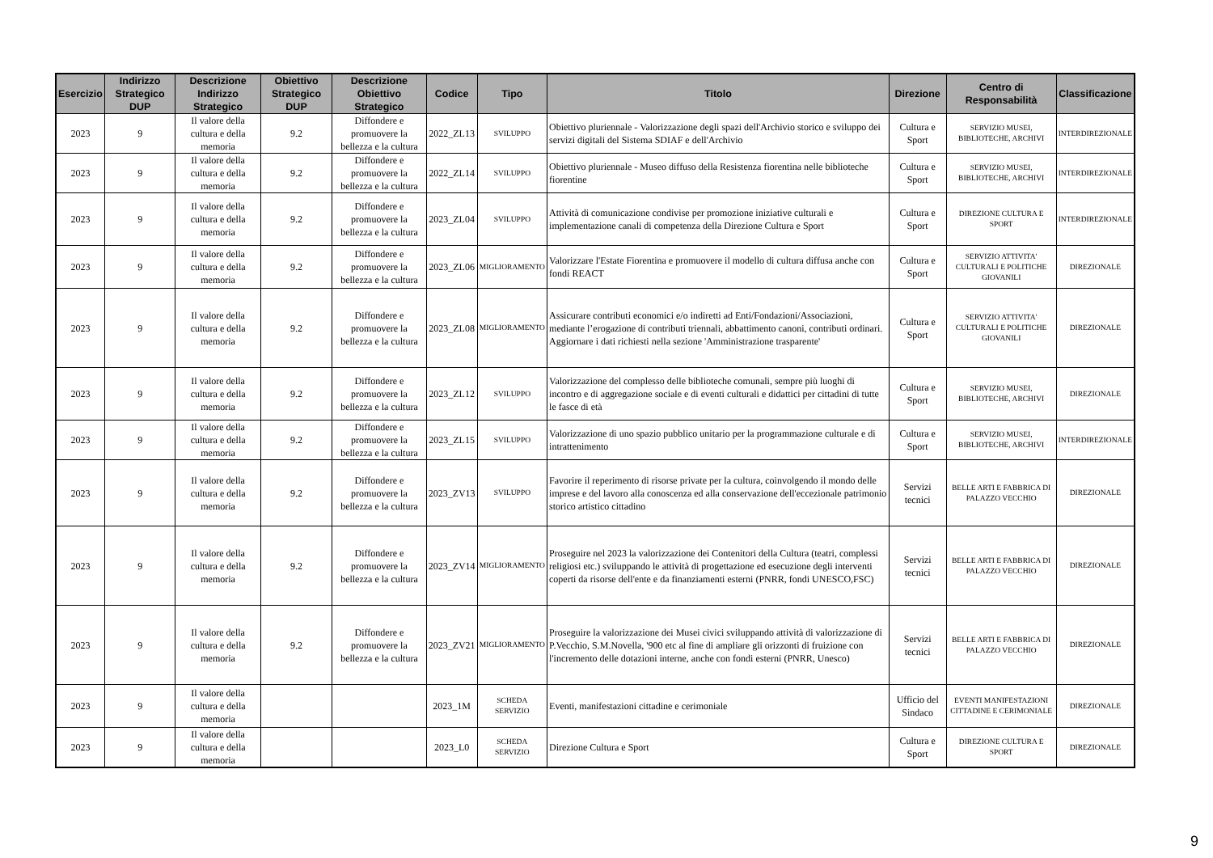| Esercizio | Indirizzo Strategico DUP | Descrizione Indirizzo Strategico | Obiettivo Strategico DUP | Descrizione Obiettivo Strategico | Codice | Tipo | Titolo | Direzione | Centro di Responsabilità | Classificazione |
| --- | --- | --- | --- | --- | --- | --- | --- | --- | --- | --- |
| 2023 | 9 | Il valore della cultura e della memoria | 9.2 | Diffondere e promuovere la bellezza e la cultura | 2022_ZL13 | SVILUPPO | Obiettivo pluriennale - Valorizzazione degli spazi dell'Archivio storico e sviluppo dei servizi digitali del Sistema SDIAF e dell'Archivio | Cultura e Sport | SERVIZIO MUSEI, BIBLIOTECHE, ARCHIVI | INTERDIREZIONALE |
| 2023 | 9 | Il valore della cultura e della memoria | 9.2 | Diffondere e promuovere la bellezza e la cultura | 2022_ZL14 | SVILUPPO | Obiettivo pluriennale - Museo diffuso della Resistenza fiorentina nelle biblioteche fiorentine | Cultura e Sport | SERVIZIO MUSEI, BIBLIOTECHE, ARCHIVI | INTERDIREZIONALE |
| 2023 | 9 | Il valore della cultura e della memoria | 9.2 | Diffondere e promuovere la bellezza e la cultura | 2023_ZL04 | SVILUPPO | Attività di comunicazione condivise per promozione iniziative culturali e implementazione canali di competenza della Direzione Cultura e Sport | Cultura e Sport | DIREZIONE CULTURA E SPORT | INTERDIREZIONALE |
| 2023 | 9 | Il valore della cultura e della memoria | 9.2 | Diffondere e promuovere la bellezza e la cultura | 2023_ZL06 | MIGLIORAMENTO | Valorizzare l'Estate Fiorentina e promuovere il modello di cultura diffusa anche con fondi REACT | Cultura e Sport | SERVIZIO ATTIVITA' CULTURALI E POLITICHE GIOVANILI | DIREZIONALE |
| 2023 | 9 | Il valore della cultura e della memoria | 9.2 | Diffondere e promuovere la bellezza e la cultura | 2023_ZL08 | MIGLIORAMENTO | Assicurare contributi economici e/o indiretti ad Enti/Fondazioni/Associazioni, mediante l’erogazione di contributi triennali, abbattimento canoni, contributi ordinari. Aggiornare i dati richiesti nella sezione 'Amministrazione trasparente' | Cultura e Sport | SERVIZIO ATTIVITA' CULTURALI E POLITICHE GIOVANILI | DIREZIONALE |
| 2023 | 9 | Il valore della cultura e della memoria | 9.2 | Diffondere e promuovere la bellezza e la cultura | 2023_ZL12 | SVILUPPO | Valorizzazione del complesso delle biblioteche comunali, sempre più luoghi di incontro e di aggregazione sociale e di eventi culturali e didattici per cittadini di tutte le fasce di età | Cultura e Sport | SERVIZIO MUSEI, BIBLIOTECHE, ARCHIVI | DIREZIONALE |
| 2023 | 9 | Il valore della cultura e della memoria | 9.2 | Diffondere e promuovere la bellezza e la cultura | 2023_ZL15 | SVILUPPO | Valorizzazione di uno spazio pubblico unitario per la programmazione culturale e di intrattenimento | Cultura e Sport | SERVIZIO MUSEI, BIBLIOTECHE, ARCHIVI | INTERDIREZIONALE |
| 2023 | 9 | Il valore della cultura e della memoria | 9.2 | Diffondere e promuovere la bellezza e la cultura | 2023_ZV13 | SVILUPPO | Favorire il reperimento di risorse private per la cultura, coinvolgendo il mondo delle imprese e del lavoro alla conoscenza ed alla conservazione dell'eccezionale patrimonio storico artistico cittadino | Servizi tecnici | BELLE ARTI E FABBRICA DI PALAZZO VECCHIO | DIREZIONALE |
| 2023 | 9 | Il valore della cultura e della memoria | 9.2 | Diffondere e promuovere la bellezza e la cultura | 2023_ZV14 | MIGLIORAMENTO | Proseguire nel 2023 la valorizzazione dei Contenitori della Cultura (teatri, complessi religiosi etc.) sviluppando le attività di progettazione ed esecuzione degli interventi coperti da risorse dell'ente e da finanziamenti esterni (PNRR, fondi UNESCO,FSC) | Servizi tecnici | BELLE ARTI E FABBRICA DI PALAZZO VECCHIO | DIREZIONALE |
| 2023 | 9 | Il valore della cultura e della memoria | 9.2 | Diffondere e promuovere la bellezza e la cultura | 2023_ZV21 | MIGLIORAMENTO | Proseguire la valorizzazione dei Musei civici sviluppando attività di valorizzazione di P.Vecchio, S.M.Novella, '900 etc al fine di ampliare gli orizzonti di fruizione con l'incremento delle dotazioni interne, anche con fondi esterni (PNRR, Unesco) | Servizi tecnici | BELLE ARTI E FABBRICA DI PALAZZO VECCHIO | DIREZIONALE |
| 2023 | 9 | Il valore della cultura e della memoria | | | 2023_1M | SCHEDA SERVIZIO | Eventi, manifestazioni cittadine e cerimoniale | Ufficio del Sindaco | EVENTI MANIFESTAZIONI CITTADINE E CERIMONIALE | DIREZIONALE |
| 2023 | 9 | Il valore della cultura e della memoria | | | 2023_L0 | SCHEDA SERVIZIO | Direzione Cultura e Sport | Cultura e Sport | DIREZIONE CULTURA E SPORT | DIREZIONALE |
9